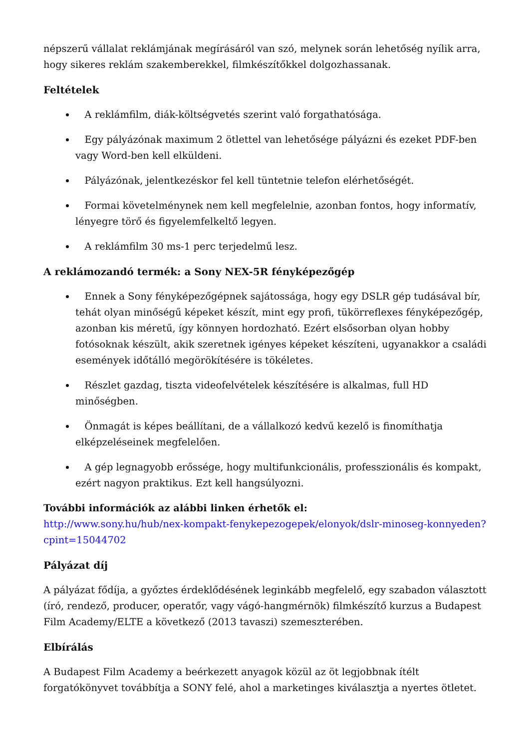népszerű vállalat reklámjának megírásáról van szó, melynek során lehetőség nyílik arra, hogy sikeres reklám szakemberekkel, filmkészítőkkel dolgozhassanak.
Feltételek
A reklámfilm, diák-költségvetés szerint való forgathatósága.
Egy pályázónak maximum 2 ötlettel van lehetősége pályázni és ezeket PDF-ben vagy Word-ben kell elküldeni.
Pályázónak, jelentkezéskor fel kell tüntetnie telefon elérhetőségét.
Formai követelménynek nem kell megfelelnie, azonban fontos, hogy informatív, lényegre törő és figyelemfelkeltő legyen.
A reklámfilm 30 ms-1 perc terjedelmű lesz.
A reklámozandó termék: a Sony NEX-5R fényképezőgép
Ennek a Sony fényképezőgépnek sajátossága, hogy egy DSLR gép tudásával bír, tehát olyan minőségű képeket készít, mint egy profi, tükörreflexes fényképezőgép, azonban kis méretű, így könnyen hordozható. Ezért elsősorban olyan hobby fotósoknak készült, akik szeretnek igényes képeket készíteni, ugyanakkor a családi események időtálló megörökítésére is tökéletes.
Részlet gazdag, tiszta videofelvételek készítésére is alkalmas, full HD minőségben.
Önmagát is képes beállítani, de a vállalkozó kedvű kezelő is finomíthatja elképzeléseinek megfelelően.
A gép legnagyobb erőssége, hogy multifunkcionális, professzionális és kompakt, ezért nagyon praktikus. Ezt kell hangsúlyozni.
További információk az alábbi linken érhetők el:
http://www.sony.hu/hub/nex-kompakt-fenykepezogepek/elonyok/dslr-minoseg-konnyeden?cpint=15044702
Pályázat díj
A pályázat fődíja, a győztes érdeklődésének leginkább megfelelő, egy szabadon választott (író, rendező, producer, operatőr, vagy vágó-hangmérnök) filmkészítő kurzus a Budapest Film Academy/ELTE a következő (2013 tavaszi) szemeszterében.
Elbírálás
A Budapest Film Academy a beérkezett anyagok közül az öt legjobbnak ítélt forgatókönyvet továbbítja a SONY felé, ahol a marketinges kiválasztja a nyertes ötletet.